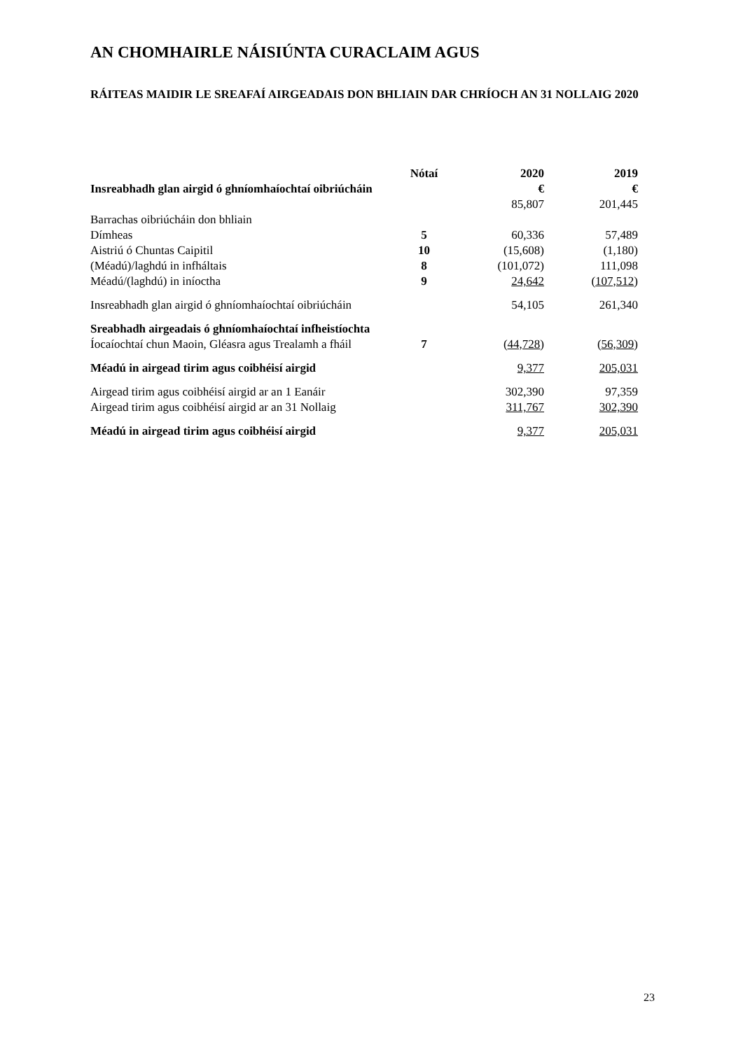AN CHOMHAIRLE NÁISIÚNTA CURACLAIM AGUS
RÁITEAS MAIDIR LE SREAFAÍ AIRGEADAIS DON BHLIAIN DAR CHRÍOCH AN 31 NOLLAIG 2020
| | Nótaí | 2020 | 2019 |
| --- | --- | --- | --- |
| Insreabhadh glan airgid ó ghníomhaíochtaí oibriúcháin | | € | € |
| | | 85,807 | 201,445 |
| Barrachas oibriúcháin don bhliain | | | |
| Dímheas | 5 | 60,336 | 57,489 |
| Aistriú ó Chuntas Caipitil | 10 | (15,608) | (1,180) |
| (Méadú)/laghdú in infháltais | 8 | (101,072) | 111,098 |
| Méadú/(laghdú) in iníoctha | 9 | 24,642 | ( 107,512 ) |
| Insreabhadh glan airgid ó ghníomhaíochtaí oibriúcháin | | 54,105 | 261,340 |
| Sreabhadh airgeadais ó ghníomhaíochtaí infheistíochta Íocaíochtaí chun Maoin, Gléasra agus Trealamh a fháil | 7 | ( 44,728 ) | ( 56,309 ) |
| Méadú in airgead tirim agus coibhéisí airgid | | 9,377 | 205,031 |
| Airgead tirim agus coibhéisí airgid ar an 1 Eanáir | | 302,390 | 97,359 |
| Airgead tirim agus coibhéisí airgid ar an 31 Nollaig | | 311,767 | 302,390 |
| Méadú in airgead tirim agus coibhéisí airgid | | 9,377 | 205,031 |
23